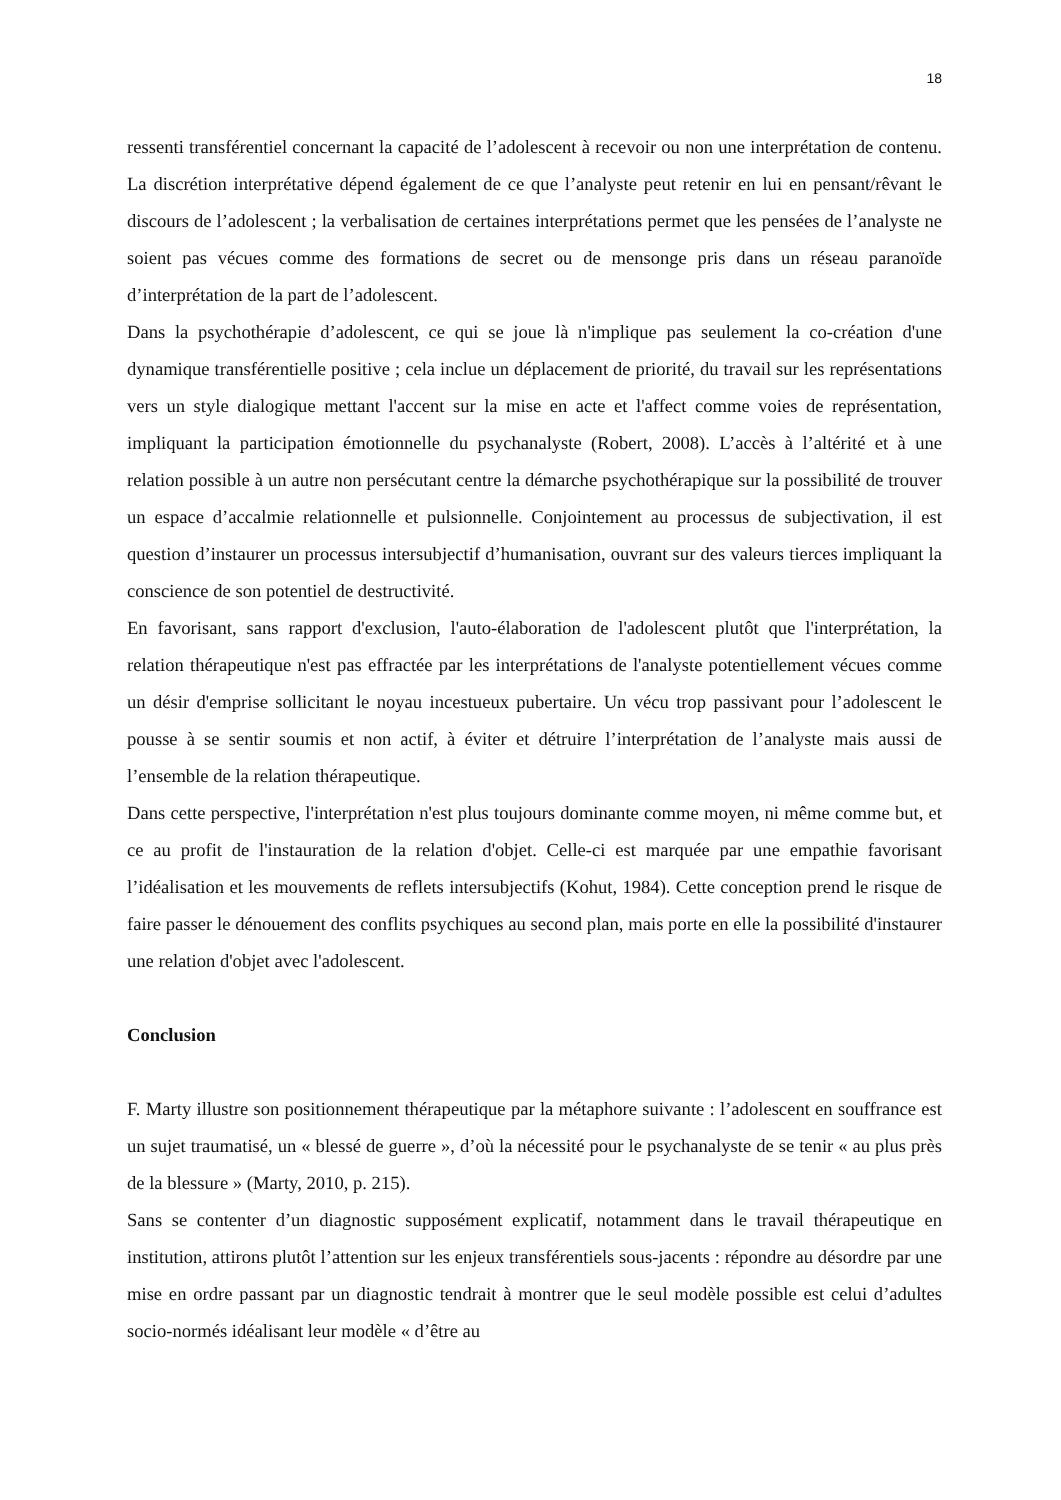18
ressenti transférentiel concernant la capacité de l’adolescent à recevoir ou non une interprétation de contenu. La discrétion interprétative dépend également de ce que l’analyste peut retenir en lui en pensant/rêvant le discours de l’adolescent ; la verbalisation de certaines interprétations permet que les pensées de l’analyste ne soient pas vécues comme des formations de secret ou de mensonge pris dans un réseau paranoïde d’interprétation de la part de l’adolescent.
Dans la psychothérapie d’adolescent, ce qui se joue là n'implique pas seulement la co-création d'une dynamique transférentielle positive ; cela inclue un déplacement de priorité, du travail sur les représentations vers un style dialogique mettant l'accent sur la mise en acte et l'affect comme voies de représentation, impliquant la participation émotionnelle du psychanalyste (Robert, 2008). L’accès à l’altérité et à une relation possible à un autre non persécutant centre la démarche psychothérapique sur la possibilité de trouver un espace d’accalmie relationnelle et pulsionnelle. Conjointement au processus de subjectivation, il est question d’instaurer un processus intersubjectif d’humanisation, ouvrant sur des valeurs tierces impliquant la conscience de son potentiel de destructivité.
En favorisant, sans rapport d'exclusion, l'auto-élaboration de l'adolescent plutôt que l'interprétation, la relation thérapeutique n'est pas effractée par les interprétations de l'analyste potentiellement vécues comme un désir d'emprise sollicitant le noyau incestueux pubertaire. Un vécu trop passivant pour l’adolescent le pousse à se sentir soumis et non actif, à éviter et détruire l’interprétation de l’analyste mais aussi de l’ensemble de la relation thérapeutique.
Dans cette perspective, l'interprétation n'est plus toujours dominante comme moyen, ni même comme but, et ce au profit de l'instauration de la relation d'objet. Celle-ci est marquée par une empathie favorisant l’idéalisation et les mouvements de reflets intersubjectifs (Kohut, 1984). Cette conception prend le risque de faire passer le dénouement des conflits psychiques au second plan, mais porte en elle la possibilité d'instaurer une relation d'objet avec l'adolescent.
Conclusion
F. Marty illustre son positionnement thérapeutique par la métaphore suivante : l’adolescent en souffrance est un sujet traumatisé, un « blessé de guerre », d’où la nécessité pour le psychanalyste de se tenir « au plus près de la blessure » (Marty, 2010, p. 215).
Sans se contenter d’un diagnostic supposément explicatif, notamment dans le travail thérapeutique en institution, attirons plutôt l’attention sur les enjeux transférentiels sous-jacents : répondre au désordre par une mise en ordre passant par un diagnostic tendrait à montrer que le seul modèle possible est celui d’adultes socio-normés idéalisant leur modèle « d’être au